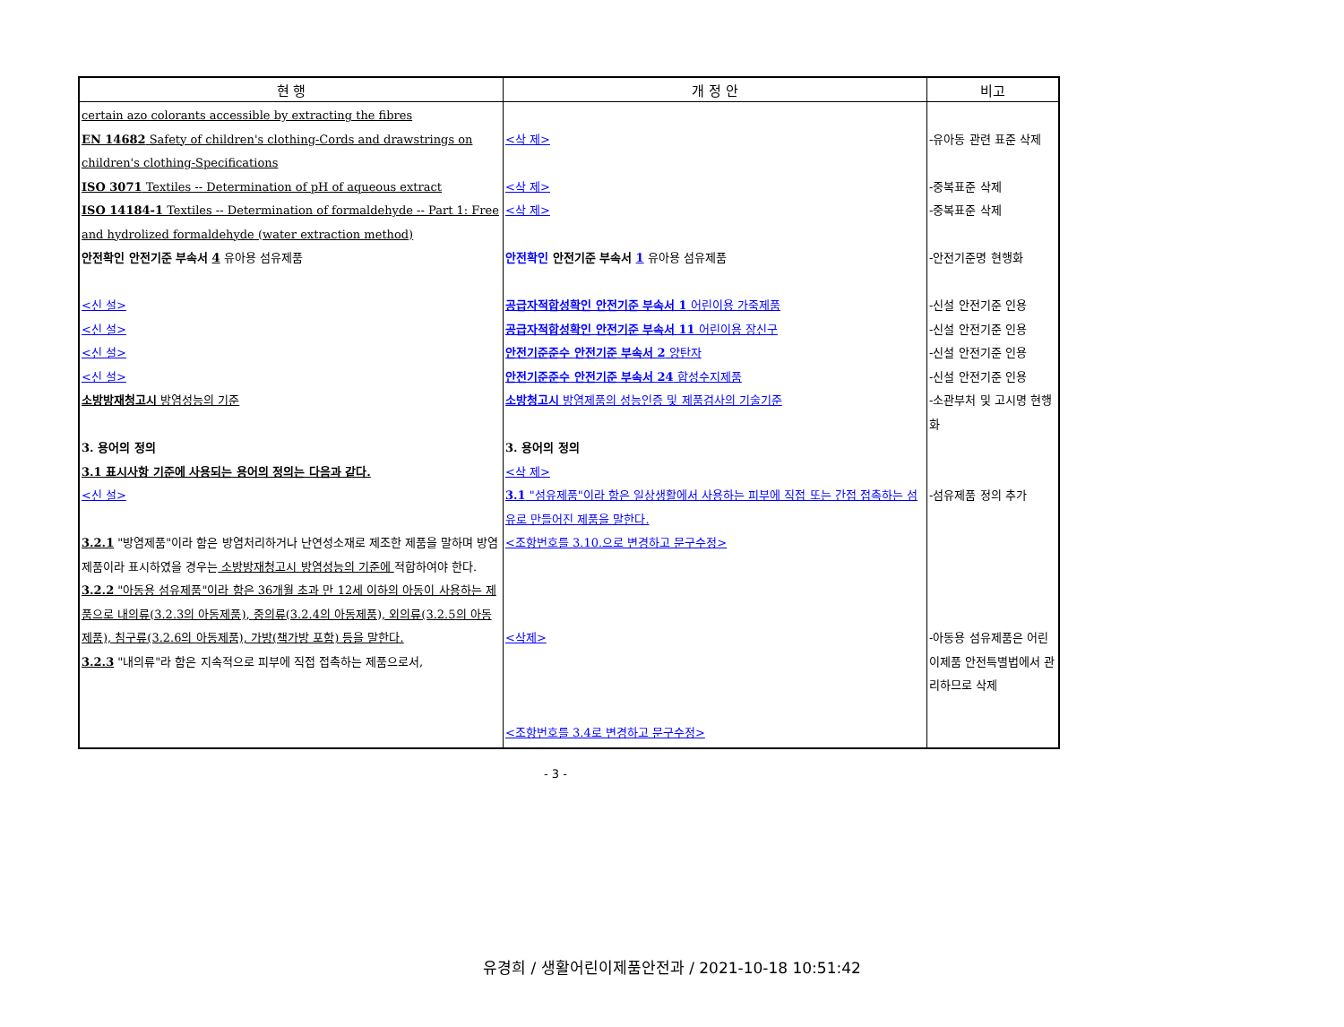| 현 행 | 개 정 안 | 비고 |
| --- | --- | --- |
| certain azo colorants accessible by extracting the fibres EN 14682 Safety of children's clothing-Cords and drawstrings on children's clothing-Specifications ISO 3071 Textiles -- Determination of pH of aqueous extract ISO 14184-1 Textiles -- Determination of formaldehyde -- Part 1: Free and hydrolized formaldehyde (water extraction method) 안전확인 안전기준 부속서 4 유아용 섬유제품 <신 설> <신 설> <신 설> <신 설> 소방방재청고시 방염성능의 기준 3. 용어의 정의 3.1 표시사항 기준에 사용되는 용어의 정의는 다음과 같다. <신 설> 3.2.1 "방염제품"이라 함은 방염처리하거나 난연성소재로 제조한 제품을 말하며 방염제품이라 표시하였을 경우는 소방방재청고시 방염성능의 기준에 적합하여야 한다. 3.2.2 "아동용 섬유제품"이라 함은 36개월 초과 만 12세 이하의 아동이 사용하는 제품으로 내의류(3.2.3의 아동제품), 중의류(3.2.4의 아동제품), 외의류(3.2.5의 아동제품), 침구류(3.2.6의 아동제품), 가방(책가방 포함) 등을 말한다. 3.2.3 "내의류"라 함은 지속적으로 피부에 직접 접촉하는 제품으로서, | <삭 제> <삭 제> <삭 제> 안전확인 안전기준 부속서 1 유아용 섬유제품 공급자적합성확인 안전기준 부속서 1 어린이용 가죽제품 공급자적합성확인 안전기준 부속서 11 어린이용 장신구 안전기준준수 안전기준 부속서 2 양탄자 안전기준준수 안전기준 부속서 24 합성수지제품 소방청고시 방염제품의 성능인증 및 제품검사의 기술기준 3. 용어의 정의 <삭 제> 3.1 "섬유제품"이라 함은 일상생활에서 사용하는 피부에 직접 또는 간접 접촉하는 섬유로 만들어진 제품을 말한다. <조항번호를 3.10.으로 변경하고 문구수정> <삭제> <조항번호를 3.4로 변경하고 문구수정> | -유아동 관련 표준 삭제 -중복표준 삭제 -중복표준 삭제 -안전기준명 현행화 -신설 안전기준 인용 -신설 안전기준 인용 -신설 안전기준 인용 -신설 안전기준 인용 -소관부처 및 고시명 현행화 -섬유제품 정의 추가 -아동용 섬유제품은 어린이제품 안전특별법에서 관리하므로 삭제 |
- 3 -
유경희 / 생활어린이제품안전과 / 2021-10-18 10:51:42